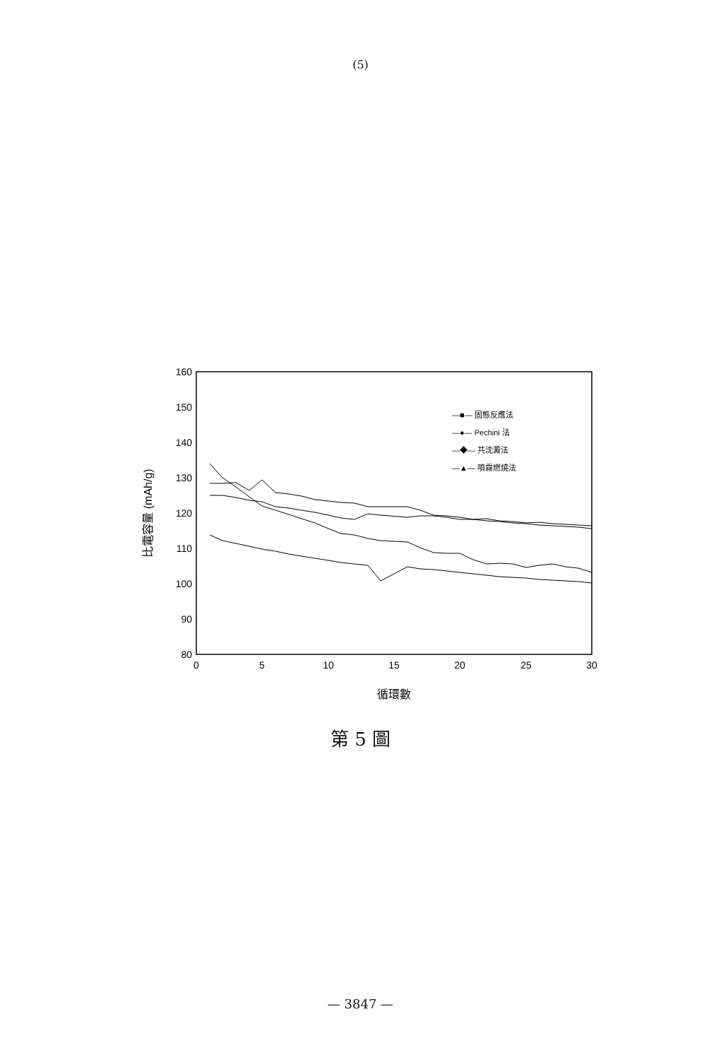(5)
160
150
140
130
120
110
100
90
80
0
5
10
15
20
25
30
循環數
比電容量 (mAh/g)
—■— 固態反應法
—●— Pechini 法
—◆— 共沈澱法
—▲— 噴霧燃燒法
第 5 圖
— 3847 —